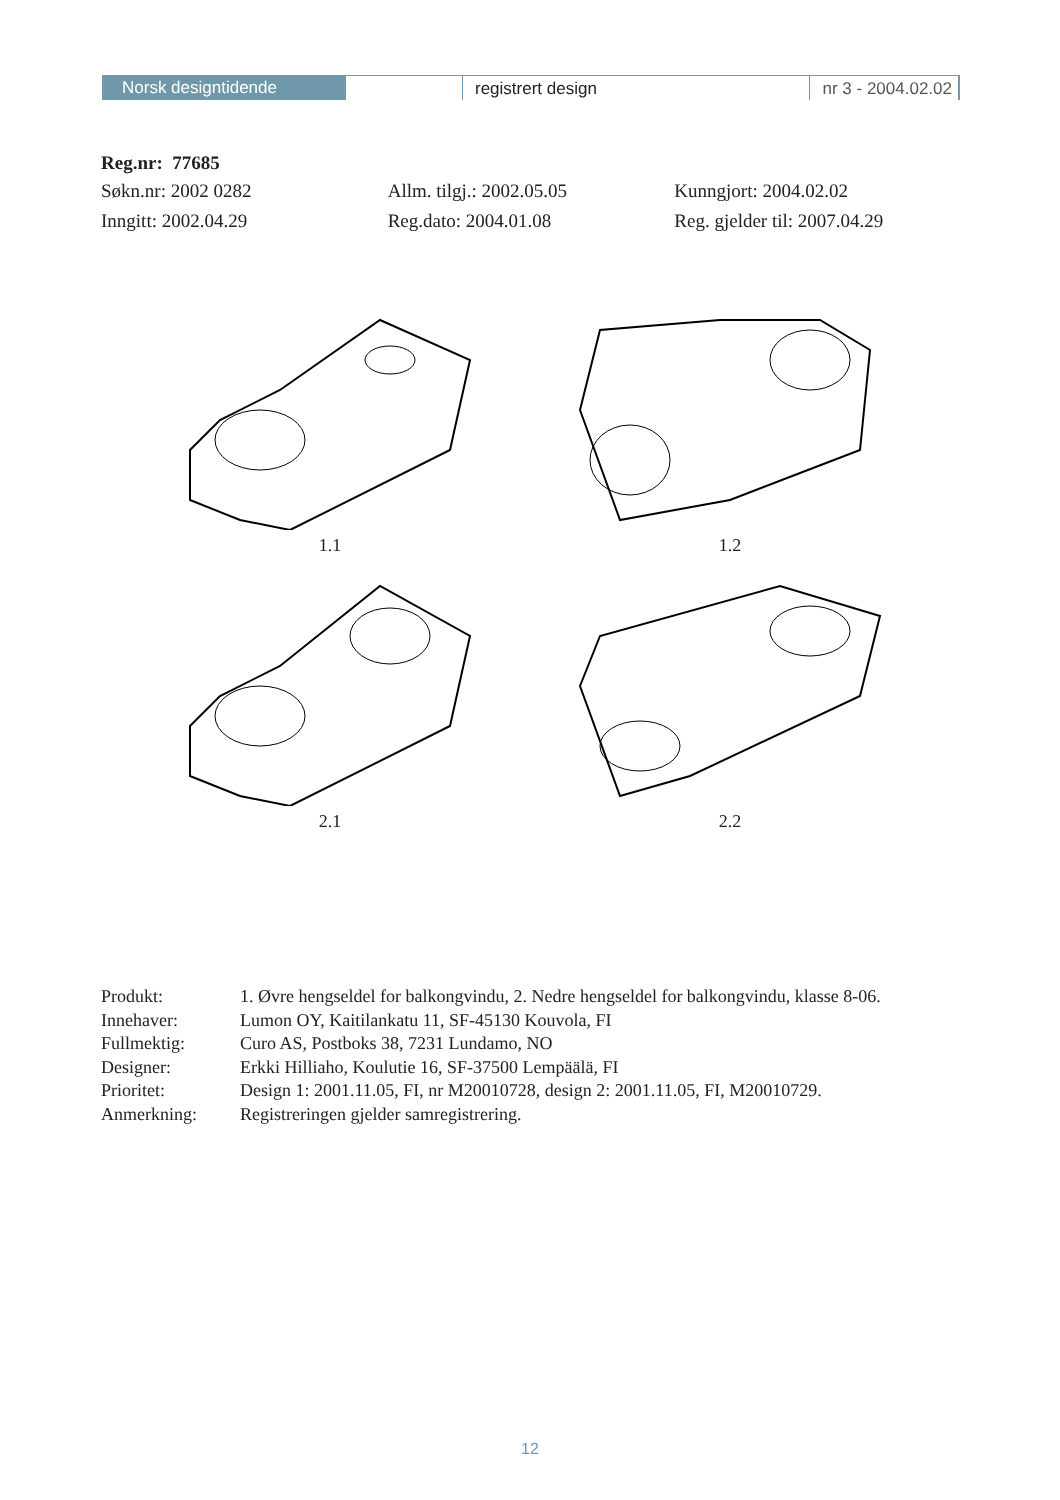Norsk designtidende
registrert design nr 3 - 2004.02.02
Reg.nr: 77685
Søkn.nr: 2002 0282 Allm. tilgj.: 2002.05.05 Kunngjort: 2004.02.02
Inngitt: 2002.04.29 Reg.dato: 2004.01.08 Reg. gjelder til: 2007.04.29
1.1
1.2
2.1
2.2
| Produkt: | 1. Øvre hengseldel for balkongvindu, 2. Nedre hengseldel for balkongvindu, klasse 8-06. |
| Innehaver: | Lumon OY, Kaitilankatu 11, SF-45130 Kouvola, FI |
| Fullmektig: | Curo AS, Postboks 38, 7231 Lundamo, NO |
| Designer: | Erkki Hilliaho, Koulutie 16, SF-37500 Lempäälä, FI |
| Prioritet: | Design 1: 2001.11.05, FI, nr M20010728, design 2: 2001.11.05, FI, M20010729. |
| Anmerkning: | Registreringen gjelder samregistrering. |
12